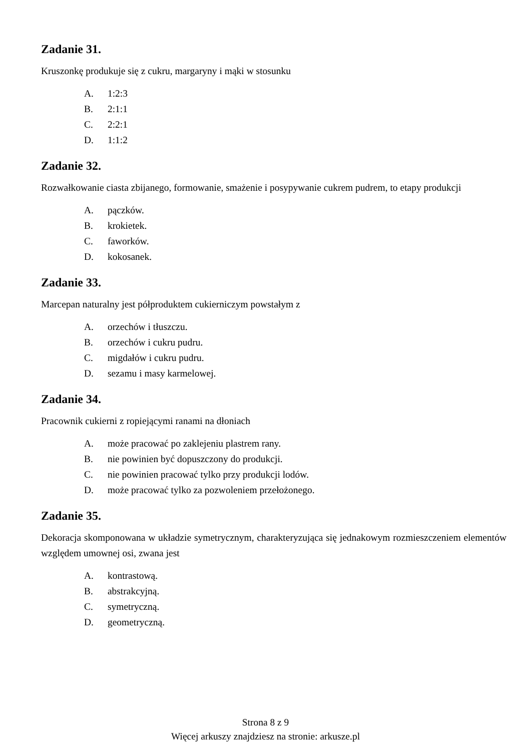Zadanie 31.
Kruszonkę produkuje się z cukru, margaryny i mąki w stosunku
A. 1:2:3
B. 2:1:1
C. 2:2:1
D. 1:1:2
Zadanie 32.
Rozwałkowanie ciasta zbijanego, formowanie, smażenie i posypywanie cukrem pudrem, to etapy produkcji
A. pączków.
B. krokietek.
C. faworków.
D. kokosanek.
Zadanie 33.
Marcepan naturalny jest półproduktem cukierniczym powstałym z
A. orzechów i tłuszczu.
B. orzechów i cukru pudru.
C. migdałów i cukru pudru.
D. sezamu i masy karmelowej.
Zadanie 34.
Pracownik cukierni z ropiejącymi ranami na dłoniach
A. może pracować po zaklejeniu plastrem rany.
B. nie powinien być dopuszczony do produkcji.
C. nie powinien pracować tylko przy produkcji lodów.
D. może pracować tylko za pozwoleniem przełożonego.
Zadanie 35.
Dekoracja skomponowana w układzie symetrycznym, charakteryzująca się jednakowym rozmieszczeniem elementów względem umownej osi, zwana jest
A. kontrastową.
B. abstrakcyjną.
C. symetryczną.
D. geometryczną.
Strona 8 z 9
Więcej arkuszy znajdziesz na stronie: arkusze.pl